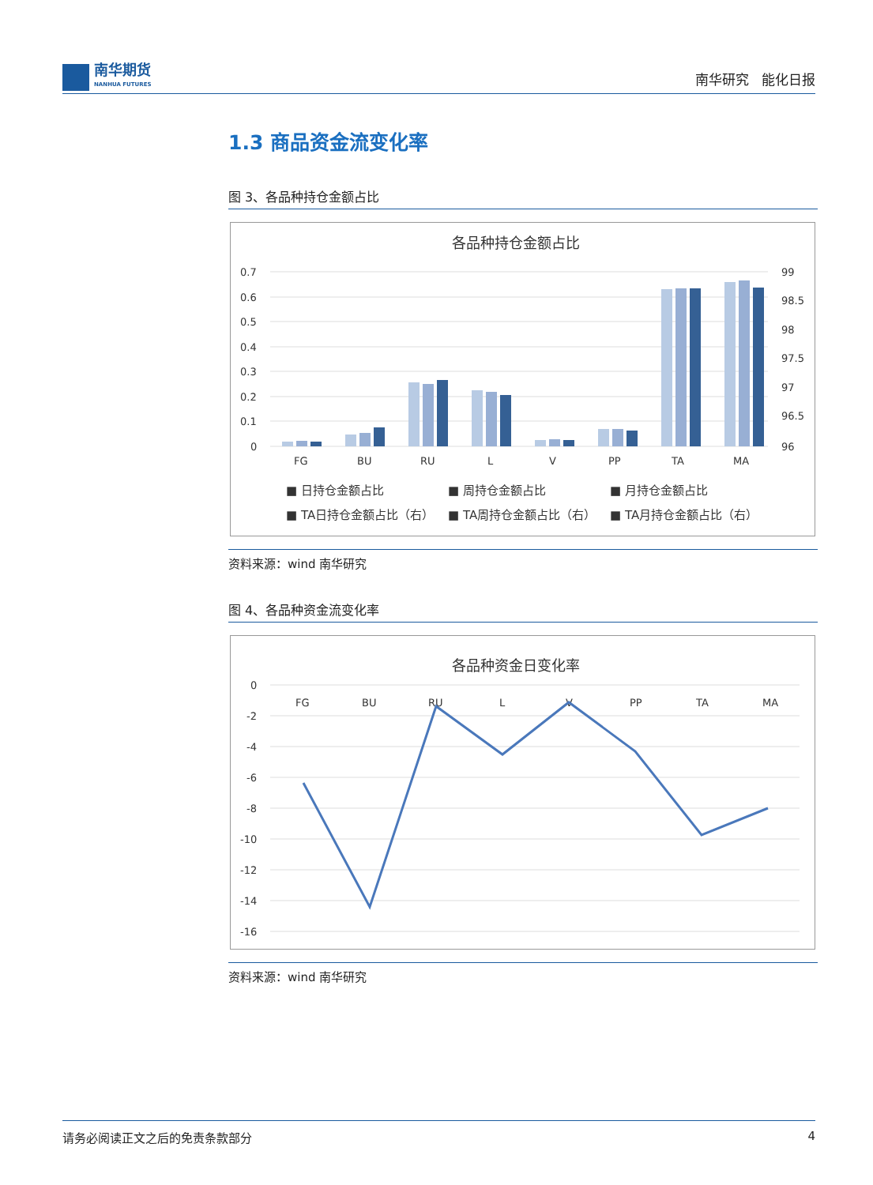南华期货
NANHUA FUTURES
南华研究 能化日报
1.3 商品资金流变化率
图 3、各品种持仓金额占比
各品种持仓金额占比
0.7
0.6
0.5
0.4
0.3
0.2
0.1
0
99
98.5
98
97.5
97
96.5
96
FG
BU
RU
L
V
PP
TA
MA
■ 日持仓金额占比
■ 周持仓金额占比
■ 月持仓金额占比
■ TA日持仓金额占比（右）
■ TA周持仓金额占比（右）
■ TA月持仓金额占比（右）
资料来源：wind 南华研究
图 4、各品种资金流变化率
各品种资金日变化率
0
-2
-4
-6
-8
-10
-12
-14
-16
FG
BU
RU
L
V
PP
TA
MA
资料来源：wind 南华研究
请务必阅读正文之后的免责条款部分 4